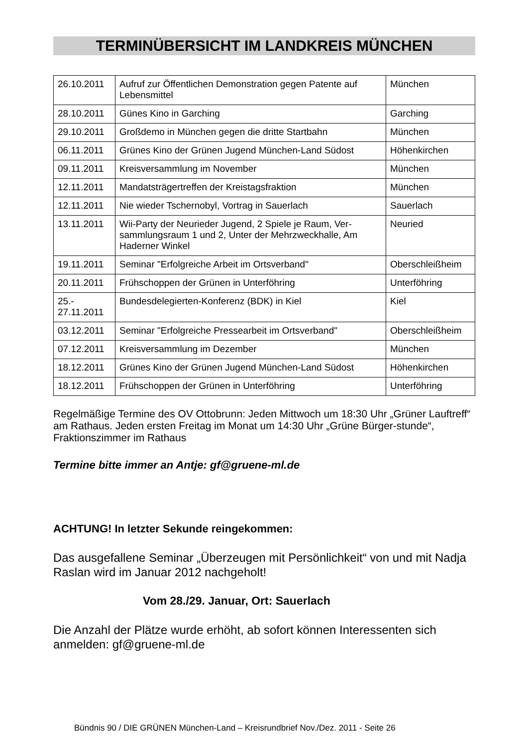TERMINÜBERSICHT IM LANDKREIS MÜNCHEN
| 26.10.2011 | Aufruf zur Öffentlichen Demonstration gegen Patente auf Lebensmittel | München |
| 28.10.2011 | Günes Kino in Garching | Garching |
| 29.10.2011 | Großdemo in München gegen die dritte Startbahn | München |
| 06.11.2011 | Grünes Kino der Grünen Jugend München-Land Südost | Höhenkirchen |
| 09.11.2011 | Kreisversammlung im November | München |
| 12.11.2011 | Mandatsträgertreffen der Kreistagsfraktion | München |
| 12.11.2011 | Nie wieder Tschernobyl, Vortrag in Sauerlach | Sauerlach |
| 13.11.2011 | Wii-Party der Neurieder Jugend, 2 Spiele je Raum, Ver-sammlungsraum 1 und 2, Unter der Mehrzweckhalle, Am Haderner Winkel | Neuried |
| 19.11.2011 | Seminar "Erfolgreiche Arbeit im Ortsverband" | Oberschleißheim |
| 20.11.2011 | Frühschoppen der Grünen in Unterföhring | Unterföhring |
| 25.- 27.11.2011 | Bundesdelegierten-Konferenz (BDK) in Kiel | Kiel |
| 03.12.2011 | Seminar "Erfolgreiche Pressearbeit im Ortsverband" | Oberschleißheim |
| 07.12.2011 | Kreisversammlung im Dezember | München |
| 18.12.2011 | Grünes Kino der Grünen Jugend München-Land Südost | Höhenkirchen |
| 18.12.2011 | Frühschoppen der Grünen in Unterföhring | Unterföhring |
Regelmäßige Termine des OV Ottobrunn: Jeden Mittwoch um 18:30 Uhr „Grüner Lauftreff“ am Rathaus. Jeden ersten Freitag im Monat um 14:30 Uhr „Grüne Bürger-stunde“, Fraktionszimmer im Rathaus
Termine bitte immer an Antje: gf@gruene-ml.de
ACHTUNG! In letzter Sekunde reingekommen:
Das ausgefallene Seminar „Überzeugen mit Persönlichkeit“ von und mit Nadja Raslan wird im Januar 2012 nachgeholt!
Vom 28./29. Januar, Ort: Sauerlach
Die Anzahl der Plätze wurde erhöht, ab sofort können Interessenten sich anmelden: gf@gruene-ml.de
Bündnis 90 / DIE GRÜNEN München-Land – Kreisrundbrief Nov./Dez. 2011 - Seite 26